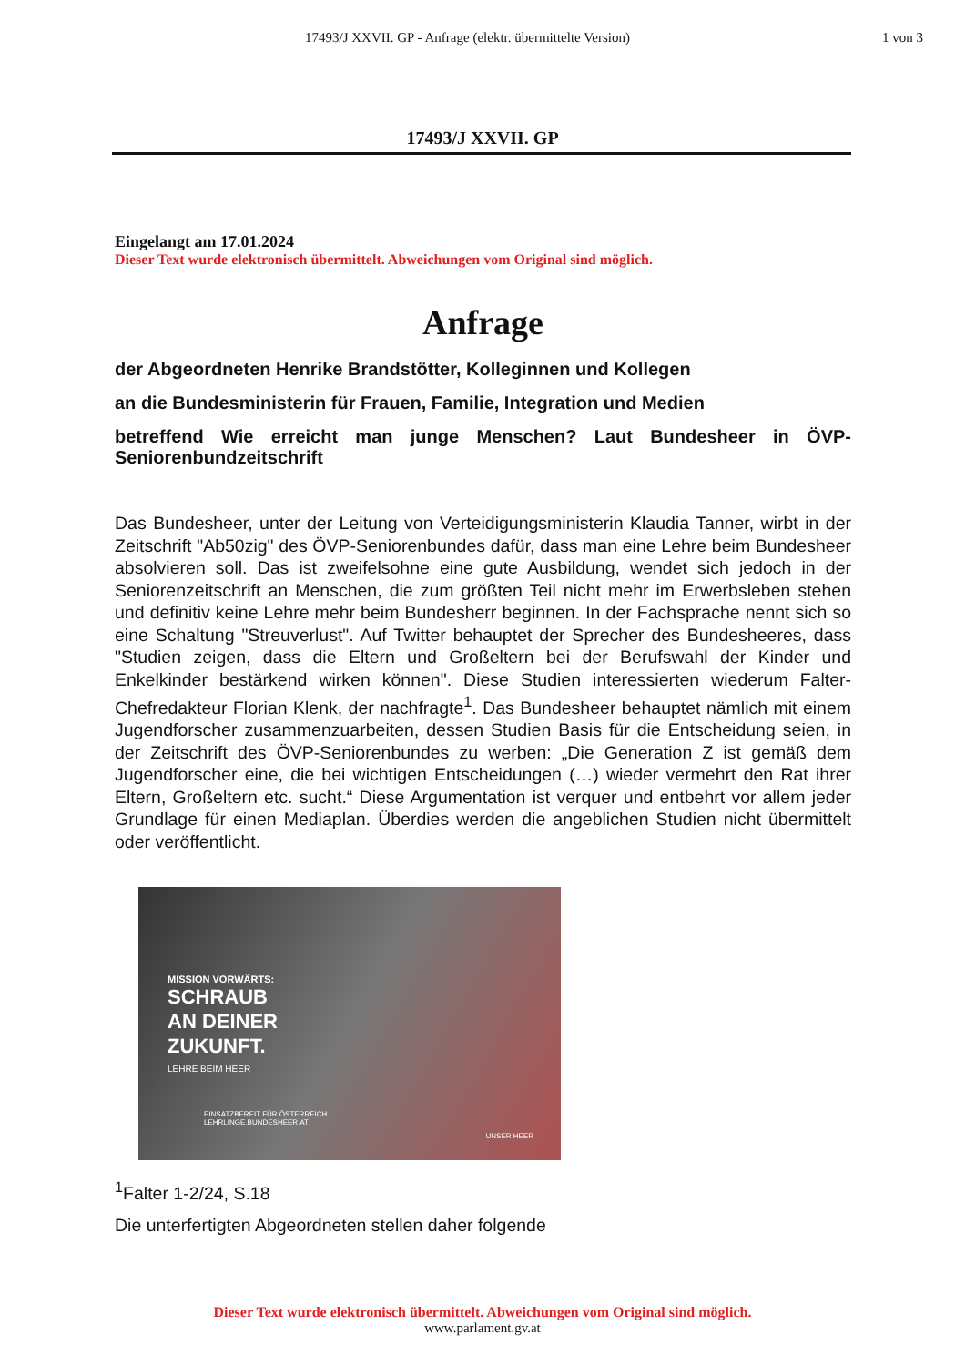17493/J XXVII. GP - Anfrage (elektr. übermittelte Version)
1 von 3
17493/J XXVII. GP
Eingelangt am 17.01.2024
Dieser Text wurde elektronisch übermittelt. Abweichungen vom Original sind möglich.
Anfrage
der Abgeordneten Henrike Brandstötter, Kolleginnen und Kollegen
an die Bundesministerin für Frauen, Familie, Integration und Medien
betreffend Wie erreicht man junge Menschen? Laut Bundesheer in ÖVP-Seniorenbundzeitschrift
Das Bundesheer, unter der Leitung von Verteidigungsministerin Klaudia Tanner, wirbt in der Zeitschrift "Ab50zig" des ÖVP-Seniorenbundes dafür, dass man eine Lehre beim Bundesheer absolvieren soll. Das ist zweifelsohne eine gute Ausbildung, wendet sich jedoch in der Seniorenzeitschrift an Menschen, die zum größten Teil nicht mehr im Erwerbsleben stehen und definitiv keine Lehre mehr beim Bundesherr beginnen. In der Fachsprache nennt sich so eine Schaltung "Streuverlust". Auf Twitter behauptet der Sprecher des Bundesheeres, dass "Studien zeigen, dass die Eltern und Großeltern bei der Berufswahl der Kinder und Enkelkinder bestärkend wirken können". Diese Studien interessierten wiederum Falter-Chefredakteur Florian Klenk, der nachfragte<sup>1</sup>. Das Bundesheer behauptet nämlich mit einem Jugendforscher zusammenzuarbeiten, dessen Studien Basis für die Entscheidung seien, in der Zeitschrift des ÖVP-Seniorenbundes zu werben: „Die Generation Z ist gemäß dem Jugendforscher eine, die bei wichtigen Entscheidungen (…) wieder vermehrt den Rat ihrer Eltern, Großeltern etc. sucht.“ Diese Argumentation ist verquer und entbehrt vor allem jeder Grundlage für einen Mediaplan. Überdies werden die angeblichen Studien nicht übermittelt oder veröffentlicht.
MISSION VORWÄRTS:
SCHRAUB
AN DEINER
ZUKUNFT.
LEHRE BEIM HEER
EINSATZBEREIT FÜR ÖSTERREICH
LEHRLINGE.BUNDESHEER.AT
UNSER HEER
<sup>1</sup> Falter 1-2/24, S.18
Die unterfertigten Abgeordneten stellen daher folgende
Dieser Text wurde elektronisch übermittelt. Abweichungen vom Original sind möglich.
www.parlament.gv.at